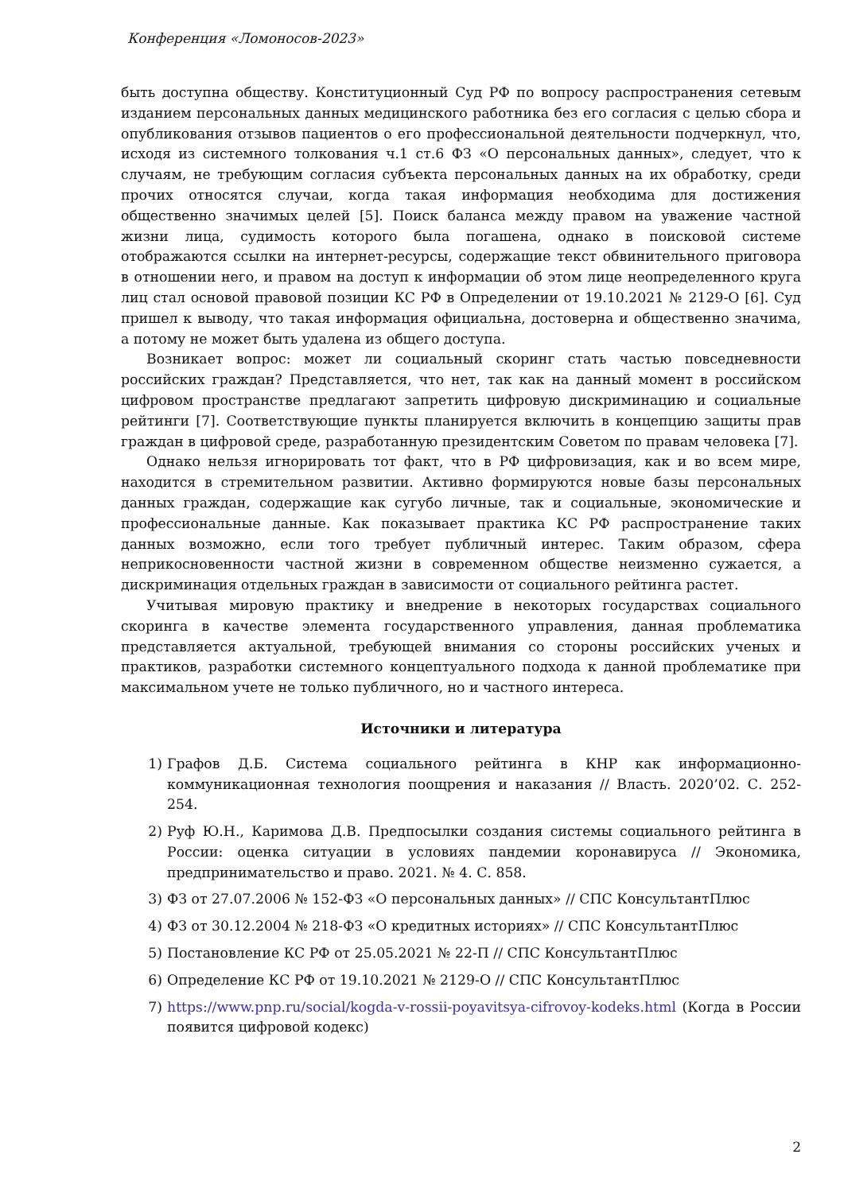Конференция «Ломоносов-2023»
быть доступна обществу. Конституционный Суд РФ по вопросу распространения сетевым изданием персональных данных медицинского работника без его согласия с целью сбора и опубликования отзывов пациентов о его профессиональной деятельности подчеркнул, что, исходя из системного толкования ч.1 ст.6 ФЗ «О персональных данных», следует, что к случаям, не требующим согласия субъекта персональных данных на их обработку, среди прочих относятся случаи, когда такая информация необходима для достижения общественно значимых целей [5]. Поиск баланса между правом на уважение частной жизни лица, судимость которого была погашена, однако в поисковой системе отображаются ссылки на интернет-ресурсы, содержащие текст обвинительного приговора в отношении него, и правом на доступ к информации об этом лице неопределенного круга лиц стал основой правовой позиции КС РФ в Определении от 19.10.2021 № 2129-О [6]. Суд пришел к выводу, что такая информация официальна, достоверна и общественно значима, а потому не может быть удалена из общего доступа.
Возникает вопрос: может ли социальный скоринг стать частью повседневности российских граждан? Представляется, что нет, так как на данный момент в российском цифровом пространстве предлагают запретить цифровую дискриминацию и социальные рейтинги [7]. Соответствующие пункты планируется включить в концепцию защиты прав граждан в цифровой среде, разработанную президентским Советом по правам человека [7].
Однако нельзя игнорировать тот факт, что в РФ цифровизация, как и во всем мире, находится в стремительном развитии. Активно формируются новые базы персональных данных граждан, содержащие как сугубо личные, так и социальные, экономические и профессиональные данные. Как показывает практика КС РФ распространение таких данных возможно, если того требует публичный интерес. Таким образом, сфера неприкосновенности частной жизни в современном обществе неизменно сужается, а дискриминация отдельных граждан в зависимости от социального рейтинга растет.
Учитывая мировую практику и внедрение в некоторых государствах социального скоринга в качестве элемента государственного управления, данная проблематика представляется актуальной, требующей внимания со стороны российских ученых и практиков, разработки системного концептуального подхода к данной проблематике при максимальном учете не только публичного, но и частного интереса.
Источники и литература
1) Графов Д.Б. Система социального рейтинга в КНР как информационно-коммуникационная технология поощрения и наказания // Власть. 2020’02. С. 252-254.
2) Руф Ю.Н., Каримова Д.В. Предпосылки создания системы социального рейтинга в России: оценка ситуации в условиях пандемии коронавируса // Экономика, предпринимательство и право. 2021. № 4. С. 858.
3) ФЗ от 27.07.2006 № 152-ФЗ «О персональных данных» // СПС КонсультантПлюс
4) ФЗ от 30.12.2004 № 218-ФЗ «О кредитных историях» // СПС КонсультантПлюс
5) Постановление КС РФ от 25.05.2021 № 22-П // СПС КонсультантПлюс
6) Определение КС РФ от 19.10.2021 № 2129-О // СПС КонсультантПлюс
7) https://www.pnp.ru/social/kogda-v-rossii-poyavitsya-cifrovoy-kodeks.html (Когда в России появится цифровой кодекс)
2